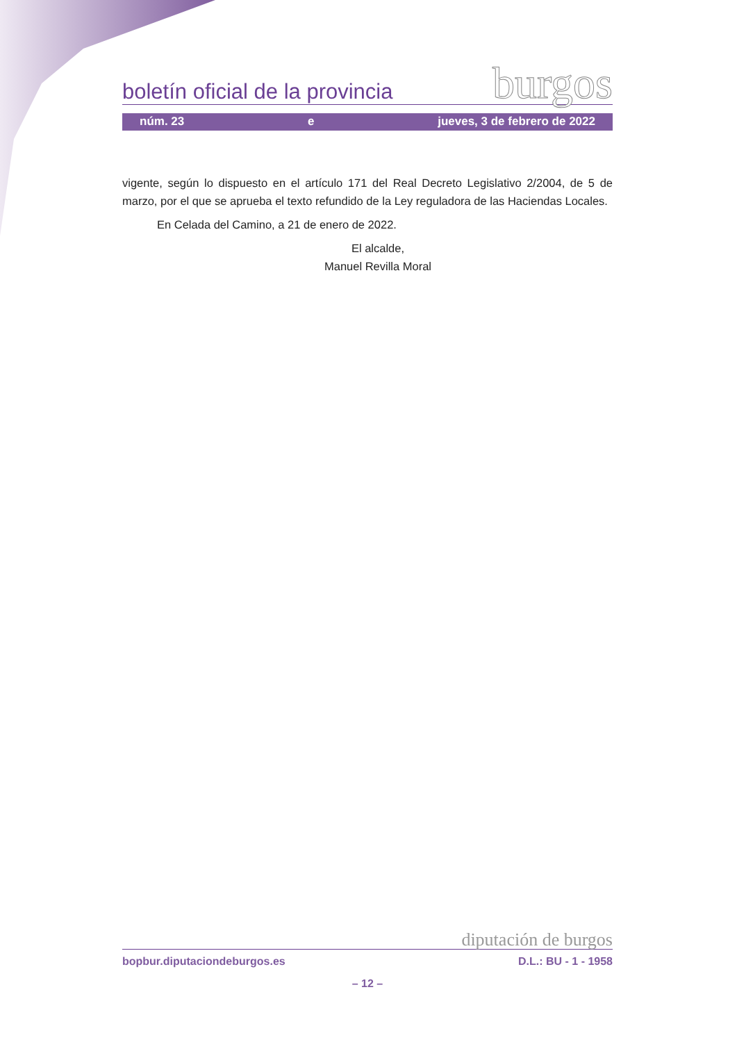boletín oficial de la provincia burgos
núm. 23 e jueves, 3 de febrero de 2022
vigente, según lo dispuesto en el artículo 171 del Real Decreto Legislativo 2/2004, de 5 de marzo, por el que se aprueba el texto refundido de la Ley reguladora de las Haciendas Locales.
En Celada del Camino, a 21 de enero de 2022.
El alcalde,
Manuel Revilla Moral
diputación de burgos
bopbur.diputaciondeburgos.es D.L.: BU - 1 - 1958
– 12 –